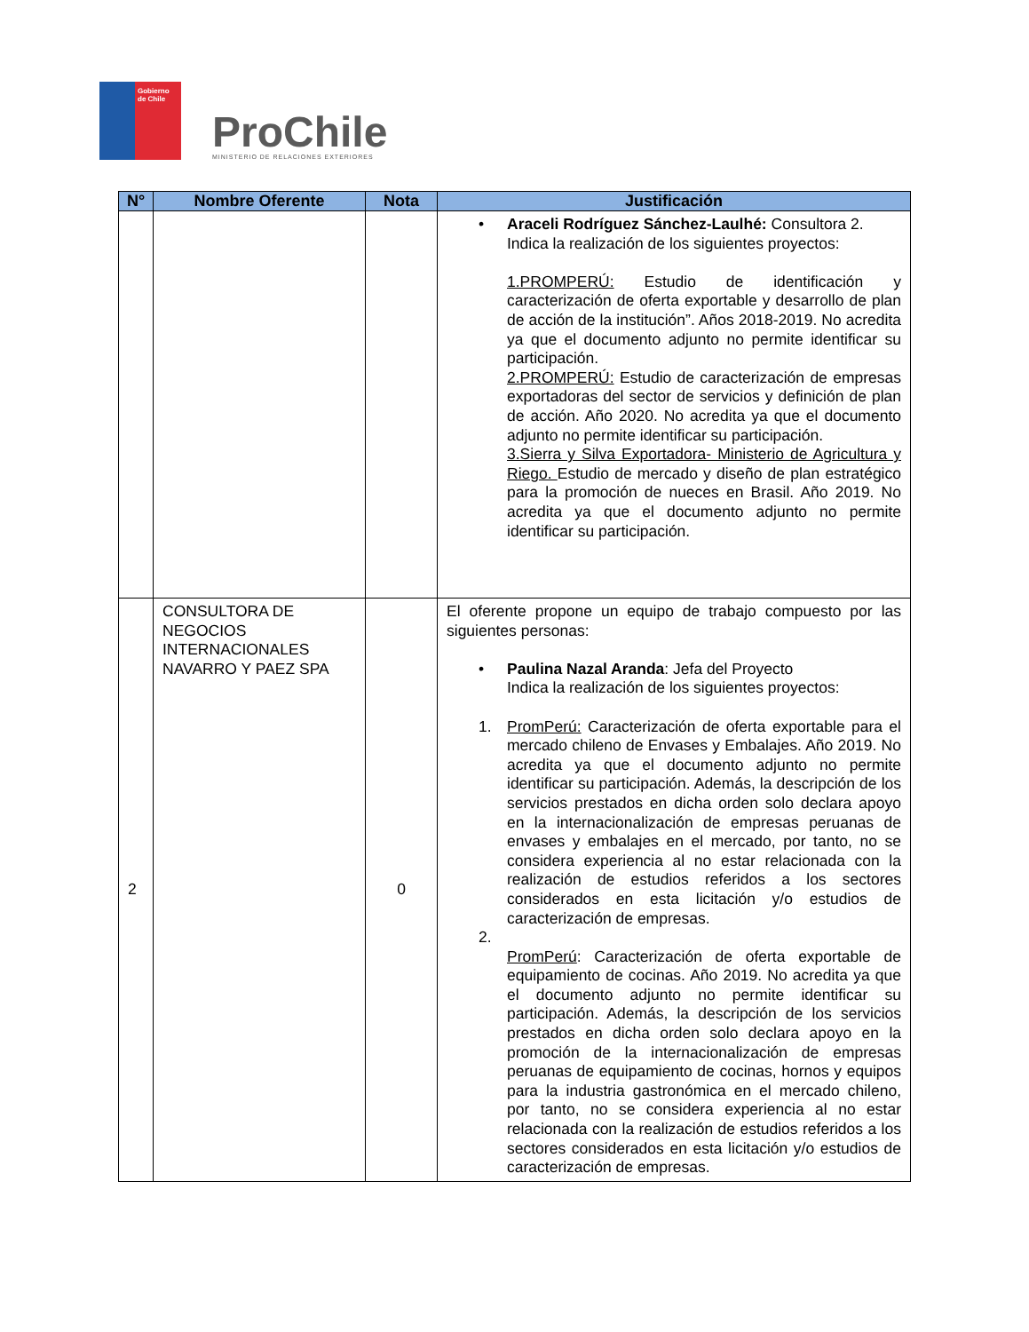Gobierno de Chile
ProChile
MINISTERIO DE RELACIONES EXTERIORES
| N° | Nombre Oferente | Nota | Justificación |
| --- | --- | --- | --- |
| | | | • Araceli Rodríguez Sánchez-Laulhé: Consultora 2. Indica la realización de los siguientes proyectos: 1.PROMPERÚ: Estudio de identificación y caracterización de oferta exportable y desarrollo de plan de acción de la institución”. Años 2018-2019. No acredita ya que el documento adjunto no permite identificar su participación. 2.PROMPERÚ: Estudio de caracterización de empresas exportadoras del sector de servicios y definición de plan de acción. Año 2020. No acredita ya que el documento adjunto no permite identificar su participación. 3.Sierra y Silva Exportadora- Ministerio de Agricultura y Riego. Estudio de mercado y diseño de plan estratégico para la promoción de nueces en Brasil. Año 2019. No acredita ya que el documento adjunto no permite identificar su participación. |
| 2 | CONSULTORA DE NEGOCIOS INTERNACIONALES NAVARRO Y PAEZ SPA | 0 | El oferente propone un equipo de trabajo compuesto por las siguientes personas: • Paulina Nazal Aranda : Jefa del Proyecto Indica la realización de los siguientes proyectos: 1. PromPerú: Caracterización de oferta exportable para el mercado chileno de Envases y Embalajes. Año 2019. No acredita ya que el documento adjunto no permite identificar su participación. Además, la descripción de los servicios prestados en dicha orden solo declara apoyo en la internacionalización de empresas peruanas de envases y embalajes en el mercado, por tanto, no se considera experiencia al no estar relacionada con la realización de estudios referidos a los sectores considerados en esta licitación y/o estudios de caracterización de empresas. 2. PromPerú : Caracterización de oferta exportable de equipamiento de cocinas. Año 2019. No acredita ya que el documento adjunto no permite identificar su participación. Además, la descripción de los servicios prestados en dicha orden solo declara apoyo en la promoción de la internacionalización de empresas peruanas de equipamiento de cocinas, hornos y equipos para la industria gastronómica en el mercado chileno, por tanto, no se considera experiencia al no estar relacionada con la realización de estudios referidos a los sectores considerados en esta licitación y/o estudios de caracterización de empresas. |